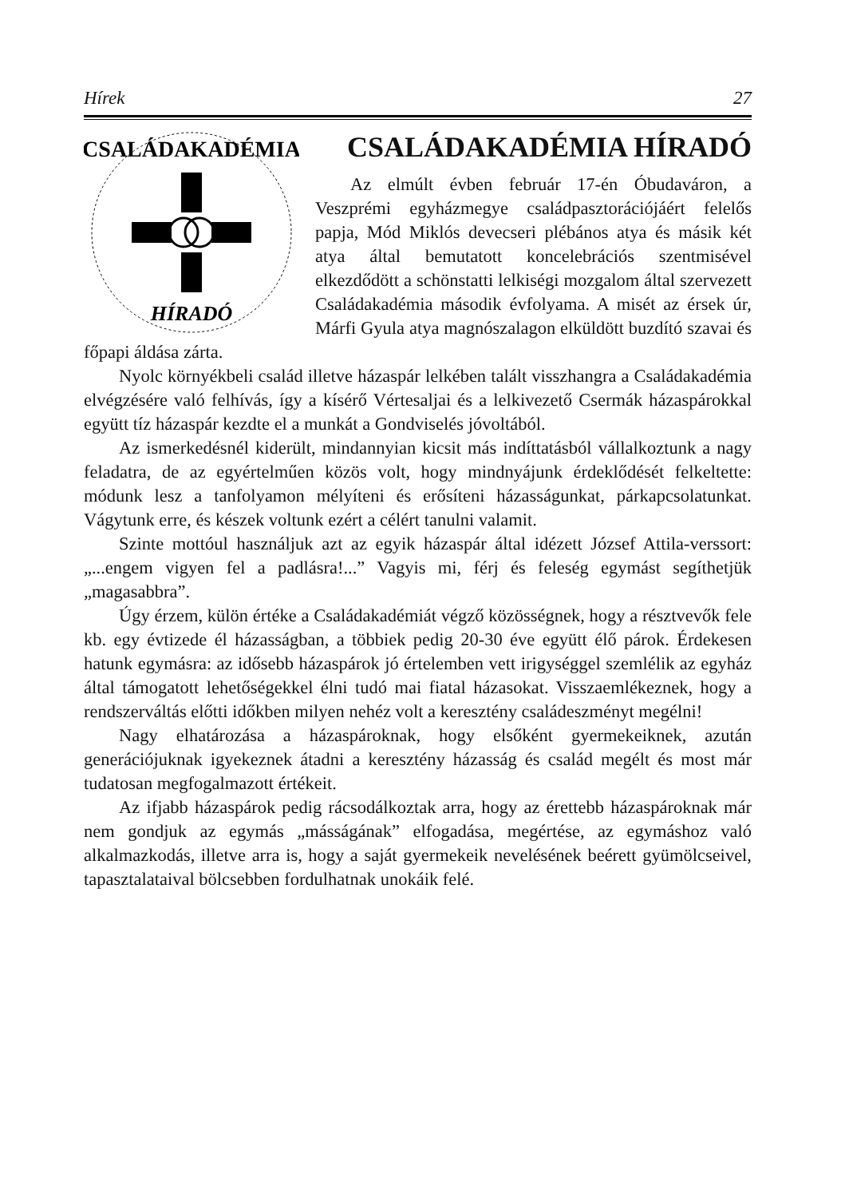Hírek 27
CSALÁDAKADÉMIA
HÍRADÓ
CSALÁDAKADÉMIA HÍRADÓ
Az elmúlt évben február 17-én Óbudaváron, a Veszprémi egyházmegye családpasztorációjáért felelős papja, Mód Miklós devecseri plébános atya és másik két atya által bemutatott koncelebrációs szentmisével elkezdődött a schönstatti lelkiségi mozgalom által szervezett Családakadémia második évfolyama. A misét az érsek úr, Márfi Gyula atya magnószalagon elküldött buzdító szavai és főpapi áldása zárta.
Nyolc környékbeli család illetve házaspár lelkében talált visszhangra a Családakadémia elvégzésére való felhívás, így a kísérő Vértesaljai és a lelkivezető Csermák házaspárokkal együtt tíz házaspár kezdte el a munkát a Gondviselés jóvoltából.
Az ismerkedésnél kiderült, mindannyian kicsit más indíttatásból vállalkoztunk a nagy feladatra, de az egyértelműen közös volt, hogy mindnyájunk érdeklődését felkeltette: módunk lesz a tanfolyamon mélyíteni és erősíteni házasságunkat, párkapcsolatunkat. Vágytunk erre, és készek voltunk ezért a célért tanulni valamit.
Szinte mottóul használjuk azt az egyik házaspár által idézett József Attila-verssort: „...engem vigyen fel a padlásra!...” Vagyis mi, férj és feleség egymást segíthetjük „magasabbra”.
Úgy érzem, külön értéke a Családakadémiát végző közösségnek, hogy a résztvevők fele kb. egy évtizede él házasságban, a többiek pedig 20-30 éve együtt élő párok. Érdekesen hatunk egymásra: az idősebb házaspárok jó értelemben vett irigységgel szemlélik az egyház által támogatott lehetőségekkel élni tudó mai fiatal házasokat. Visszaemlékeznek, hogy a rendszerváltás előtti időkben milyen nehéz volt a keresztény családeszményt megélni!
Nagy elhatározása a házaspároknak, hogy elsőként gyermekeiknek, azután generációjuknak igyekeznek átadni a keresztény házasság és család megélt és most már tudatosan megfogalmazott értékeit.
Az ifjabb házaspárok pedig rácsodálkoztak arra, hogy az érettebb házaspároknak már nem gondjuk az egymás „másságának” elfogadása, megértése, az egymáshoz való alkalmazkodás, illetve arra is, hogy a saját gyermekeik nevelésének beérett gyümölcseivel, tapasztalataival bölcsebben fordulhatnak unokáik felé.